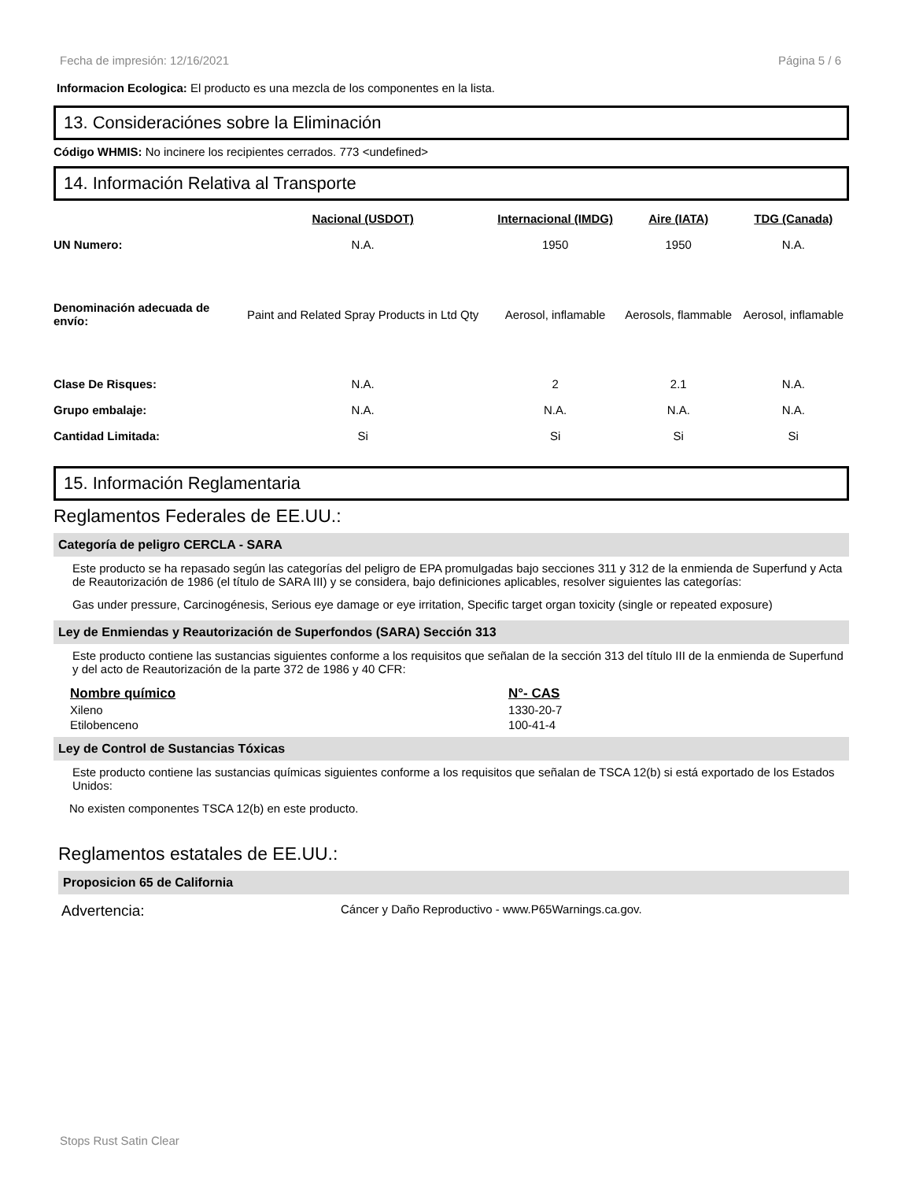Fecha de impresión: 12/16/2021 Página 5 / 6
Informacion Ecologica: El producto es una mezcla de los componentes en la lista.
13. Consideraciónes sobre la Eliminación
Código WHMIS: No incinere los recipientes cerrados. 773 <undefined>
14. Información Relativa al Transporte
| | Nacional (USDOT) | Internacional (IMDG) | Aire (IATA) | TDG (Canada) |
| --- | --- | --- | --- | --- |
| UN Numero: | N.A. | 1950 | 1950 | N.A. |
| Denominación adecuada de envío: | Paint and Related Spray Products in Ltd Qty | Aerosol, inflamable | Aerosols, flammable | Aerosol, inflamable |
| Clase De Risques: | N.A. | 2 | 2.1 | N.A. |
| Grupo embalaje: | N.A. | N.A. | N.A. | N.A. |
| Cantidad Limitada: | Si | Si | Si | Si |
15. Información Reglamentaria
Reglamentos Federales de EE.UU.:
Categoría de peligro CERCLA - SARA
Este producto se ha repasado según las categorías del peligro de EPA promulgadas bajo secciones 311 y 312 de la enmienda de Superfund y Acta de Reautorización de 1986 (el título de SARA III) y se considera, bajo definiciones aplicables, resolver siguientes las categorías:
Gas under pressure, Carcinogénesis, Serious eye damage or eye irritation, Specific target organ toxicity (single or repeated exposure)
Ley de Enmiendas y Reautorización de Superfondos (SARA) Sección 313
Este producto contiene las sustancias siguientes conforme a los requisitos que señalan de la sección 313 del título III de la enmienda de Superfund y del acto de Reautorización de la parte 372 de 1986 y 40 CFR:
| Nombre químico | N°- CAS |
| --- | --- |
| Xileno | 1330-20-7 |
| Etilobenceno | 100-41-4 |
Ley de Control de Sustancias Tóxicas
Este producto contiene las sustancias químicas siguientes conforme a los requisitos que señalan de TSCA 12(b) si está exportado de los Estados Unidos:
No existen componentes TSCA 12(b) en este producto.
Reglamentos estatales de EE.UU.:
Proposicion 65 de California
Advertencia: Cáncer y Daño Reproductivo - www.P65Warnings.ca.gov.
Stops Rust Satin Clear